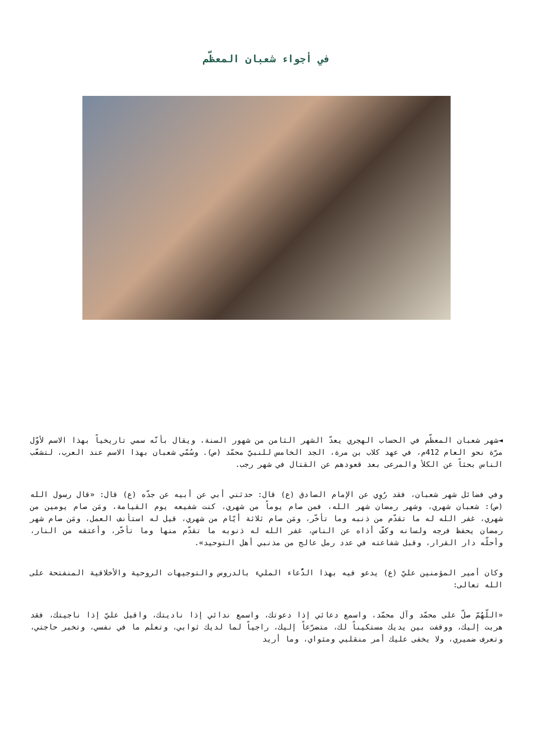في أجواء شعبان المعظّم
◄شهر شعبان المعظّم في الحساب الهجري يعدّ الشهر الثامن من شهور السنة، ويقال بأنّه سمي تاريخياً بهذا الاسم لأوّل مرّة نحو العام 412م، في عهد كلاب بن مرة، الجد الخامس للنبيّ محمّد (ص). وسُمّي شعبان بهذا الاسم عند العرب، لتشعّب الناس بحثاً عن الكلأ والمرعى بعد قعودهم عن القتال في شهر رجب.
وفي فضائل شهر شعبان، فقد رُوِي عن الإمام الصادق (ع) قال: حدثني أبي عن أبيه عن جدّه (ع) قال: «قال رسول الله (ص): شعبان شهري، وشهر رمضان شهر الله، فمن صام يوماً من شهري، كنت شفيعه يوم القيامة، ومَن صام يومين من شهري، غفر الله له ما تقدّم من ذنبه وما تأخّر، ومَن صام ثلاثة أيّام من شهري، قيل له استأنف العمل، ومَن صام شهر رمضان يحفظ فرجه ولسانه وكفّ أذاه عن الناس، غفر الله له ذنوبه ما تقدّم منها وما تأخّر، وأعتقه من النار، وأحلّه دار القرار، وقبل شفاعته في عدد رمل عالج من مذنبي أهل التوحيد».
وكان أمير المؤمنين عليّ (ع) يدعو فيه بهذا الدُّعاء المليء بالدروس والتوجيهات الروحية والأخلاقية المنفتحة على الله تعالى:
«اللّهُمّ صلّ على محمّد وآل محمّد، واسمع دعائي إذا دعوتك، واسمع ندائي إذا ناديتك، واقبل عليّ إذا ناجيتك، فقد هربت إليك، ووقفت بين يديك مستكيناً لك، متضرّعاً إليك، راجياً لما لديك ثوابي، وتعلم ما في نفسي، وتخبر حاجتي، وتعرف ضميري، ولا يخفى عليك أمر منقلبي ومثواي، وما أريد